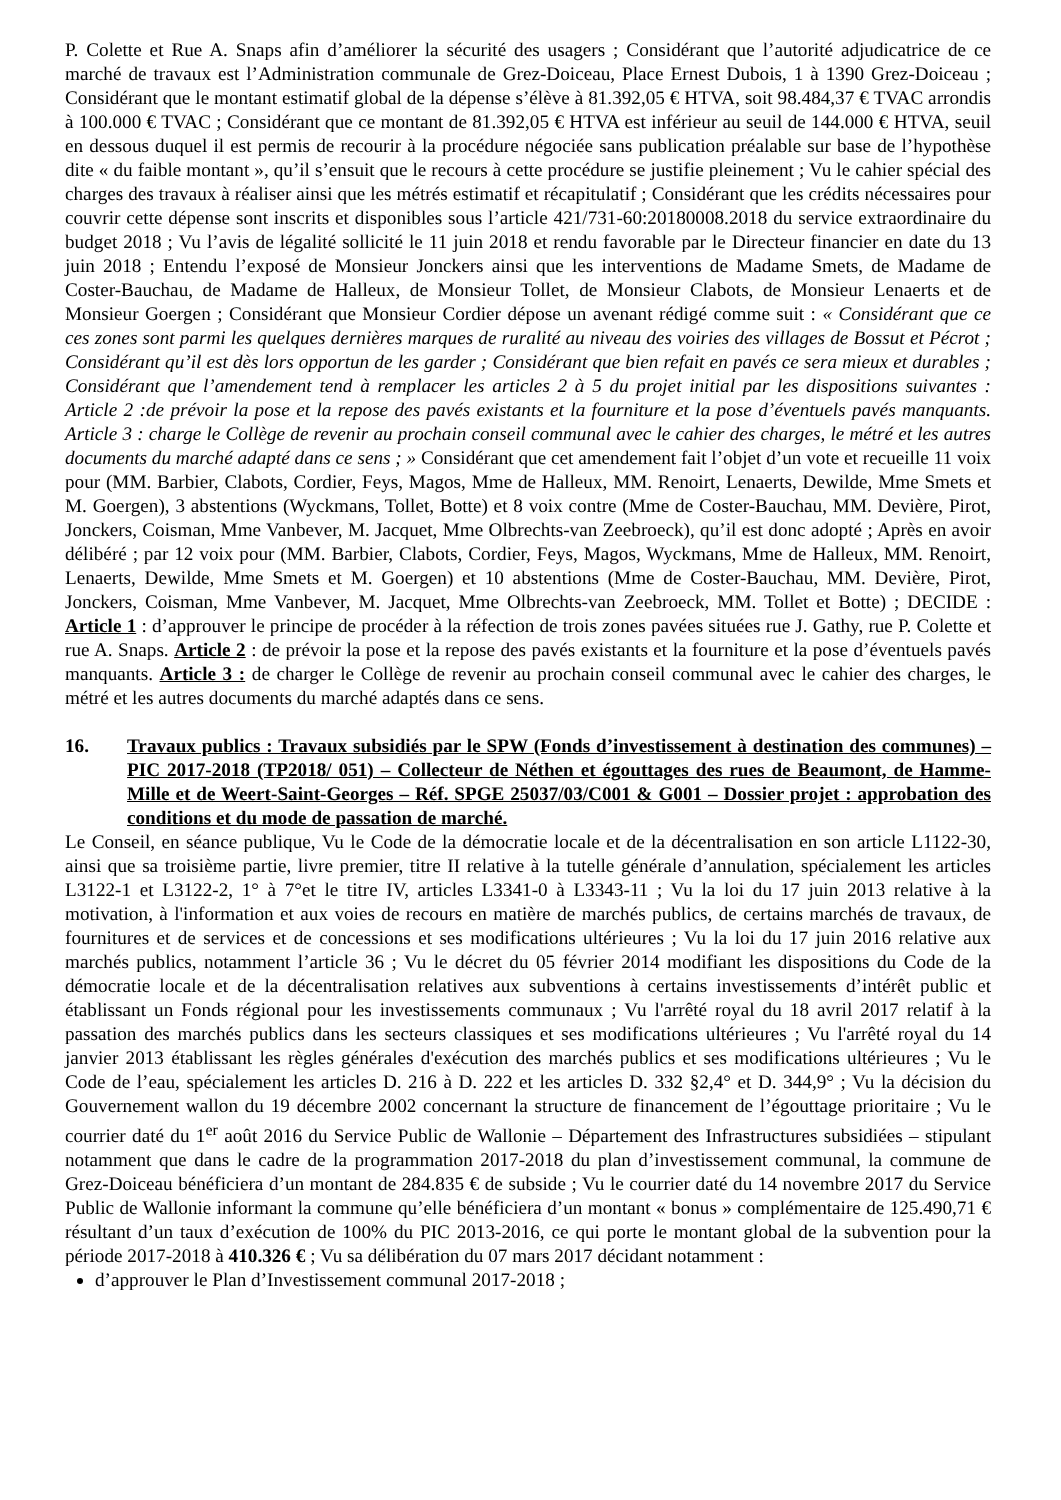P. Colette et Rue A. Snaps afin d’améliorer la sécurité des usagers ; Considérant que l’autorité adjudicatrice de ce marché de travaux est l’Administration communale de Grez-Doiceau, Place Ernest Dubois, 1 à 1390 Grez-Doiceau ; Considérant que le montant estimatif global de la dépense s’élève à 81.392,05 € HTVA, soit 98.484,37 € TVAC arrondis à 100.000 € TVAC ; Considérant que ce montant de 81.392,05 € HTVA est inférieur au seuil de 144.000 € HTVA, seuil en dessous duquel il est permis de recourir à la procédure négociée sans publication préalable sur base de l’hypothèse dite « du faible montant », qu’il s’ensuit que le recours à cette procédure se justifie pleinement ; Vu le cahier spécial des charges des travaux à réaliser ainsi que les métrés estimatif et récapitulatif ; Considérant que les crédits nécessaires pour couvrir cette dépense sont inscrits et disponibles sous l’article 421/731-60:20180008.2018 du service extraordinaire du budget 2018 ; Vu l’avis de légalité sollicité le 11 juin 2018 et rendu favorable par le Directeur financier en date du 13 juin 2018 ; Entendu l’exposé de Monsieur Jonckers ainsi que les interventions de Madame Smets, de Madame de Coster-Bauchau, de Madame de Halleux, de Monsieur Tollet, de Monsieur Clabots, de Monsieur Lenaerts et de Monsieur Goergen ; Considérant que Monsieur Cordier dépose un avenant rédigé comme suit : « Considérant que ce ces zones sont parmi les quelques dernières marques de ruralité au niveau des voiries des villages de Bossut et Pécrot ; Considérant qu’il est dès lors opportun de les garder ; Considérant que bien refait en pavés ce sera mieux et durables ; Considérant que l’amendement tend à remplacer les articles 2 à 5 du projet initial par les dispositions suivantes : Article 2 :de prévoir la pose et la repose des pavés existants et la fourniture et la pose d’éventuels pavés manquants. Article 3 : charge le Collège de revenir au prochain conseil communal avec le cahier des charges, le métré et les autres documents du marché adapté dans ce sens ; » Considérant que cet amendement fait l’objet d’un vote et recueille 11 voix pour (MM. Barbier, Clabots, Cordier, Feys, Magos, Mme de Halleux, MM. Renoirt, Lenaerts, Dewilde, Mme Smets et M. Goergen), 3 abstentions (Wyckmans, Tollet, Botte) et 8 voix contre (Mme de Coster-Bauchau, MM. Devière, Pirot, Jonckers, Coisman, Mme Vanbever, M. Jacquet, Mme Olbrechts-van Zeebroeck), qu’il est donc adopté ; Après en avoir délibéré ; par 12 voix pour (MM. Barbier, Clabots, Cordier, Feys, Magos, Wyckmans, Mme de Halleux, MM. Renoirt, Lenaerts, Dewilde, Mme Smets et M. Goergen) et 10 abstentions (Mme de Coster-Bauchau, MM. Devière, Pirot, Jonckers, Coisman, Mme Vanbever, M. Jacquet, Mme Olbrechts-van Zeebroeck, MM. Tollet et Botte) ; DECIDE : Article 1 : d’approuver le principe de procéder à la réfection de trois zones pavées situées rue J. Gathy, rue P. Colette et rue A. Snaps. Article 2 : de prévoir la pose et la repose des pavés existants et la fourniture et la pose d’éventuels pavés manquants. Article 3 : de charger le Collège de revenir au prochain conseil communal avec le cahier des charges, le métré et les autres documents du marché adaptés dans ce sens.
16. Travaux publics : Travaux subsidiés par le SPW (Fonds d’investissement à destination des communes) – PIC 2017-2018 (TP2018/ 051) – Collecteur de Néthen et égouttages des rues de Beaumont, de Hamme-Mille et de Weert-Saint-Georges – Réf. SPGE 25037/03/C001 & G001 – Dossier projet : approbation des conditions et du mode de passation de marché.
Le Conseil, en séance publique, Vu le Code de la démocratie locale et de la décentralisation en son article L1122-30, ainsi que sa troisième partie, livre premier, titre II relative à la tutelle générale d’annulation, spécialement les articles L3122-1 et L3122-2, 1° à 7°et le titre IV, articles L3341-0 à L3343-11 ; Vu la loi du 17 juin 2013 relative à la motivation, à l'information et aux voies de recours en matière de marchés publics, de certains marchés de travaux, de fournitures et de services et de concessions et ses modifications ultérieures ; Vu la loi du 17 juin 2016 relative aux marchés publics, notamment l’article 36 ; Vu le décret du 05 février 2014 modifiant les dispositions du Code de la démocratie locale et de la décentralisation relatives aux subventions à certains investissements d’intérêt public et établissant un Fonds régional pour les investissements communaux ; Vu l'arrêté royal du 18 avril 2017 relatif à la passation des marchés publics dans les secteurs classiques et ses modifications ultérieures ; Vu l'arrêté royal du 14 janvier 2013 établissant les règles générales d'exécution des marchés publics et ses modifications ultérieures ; Vu le Code de l’eau, spécialement les articles D. 216 à D. 222 et les articles D. 332 §2,4° et D. 344,9° ; Vu la décision du Gouvernement wallon du 19 décembre 2002 concernant la structure de financement de l’égouttage prioritaire ; Vu le courrier daté du 1<sup>er</sup> août 2016 du Service Public de Wallonie – Département des Infrastructures subsidiées – stipulant notamment que dans le cadre de la programmation 2017-2018 du plan d’investissement communal, la commune de Grez-Doiceau bénéficiera d’un montant de 284.835 € de subside ; Vu le courrier daté du 14 novembre 2017 du Service Public de Wallonie informant la commune qu’elle bénéficiera d’un montant « bonus » complémentaire de 125.490,71 € résultant d’un taux d’exécution de 100% du PIC 2013-2016, ce qui porte le montant global de la subvention pour la période 2017-2018 à 410.326 € ; Vu sa délibération du 07 mars 2017 décidant notamment :
d’approuver le Plan d’Investissement communal 2017-2018 ;